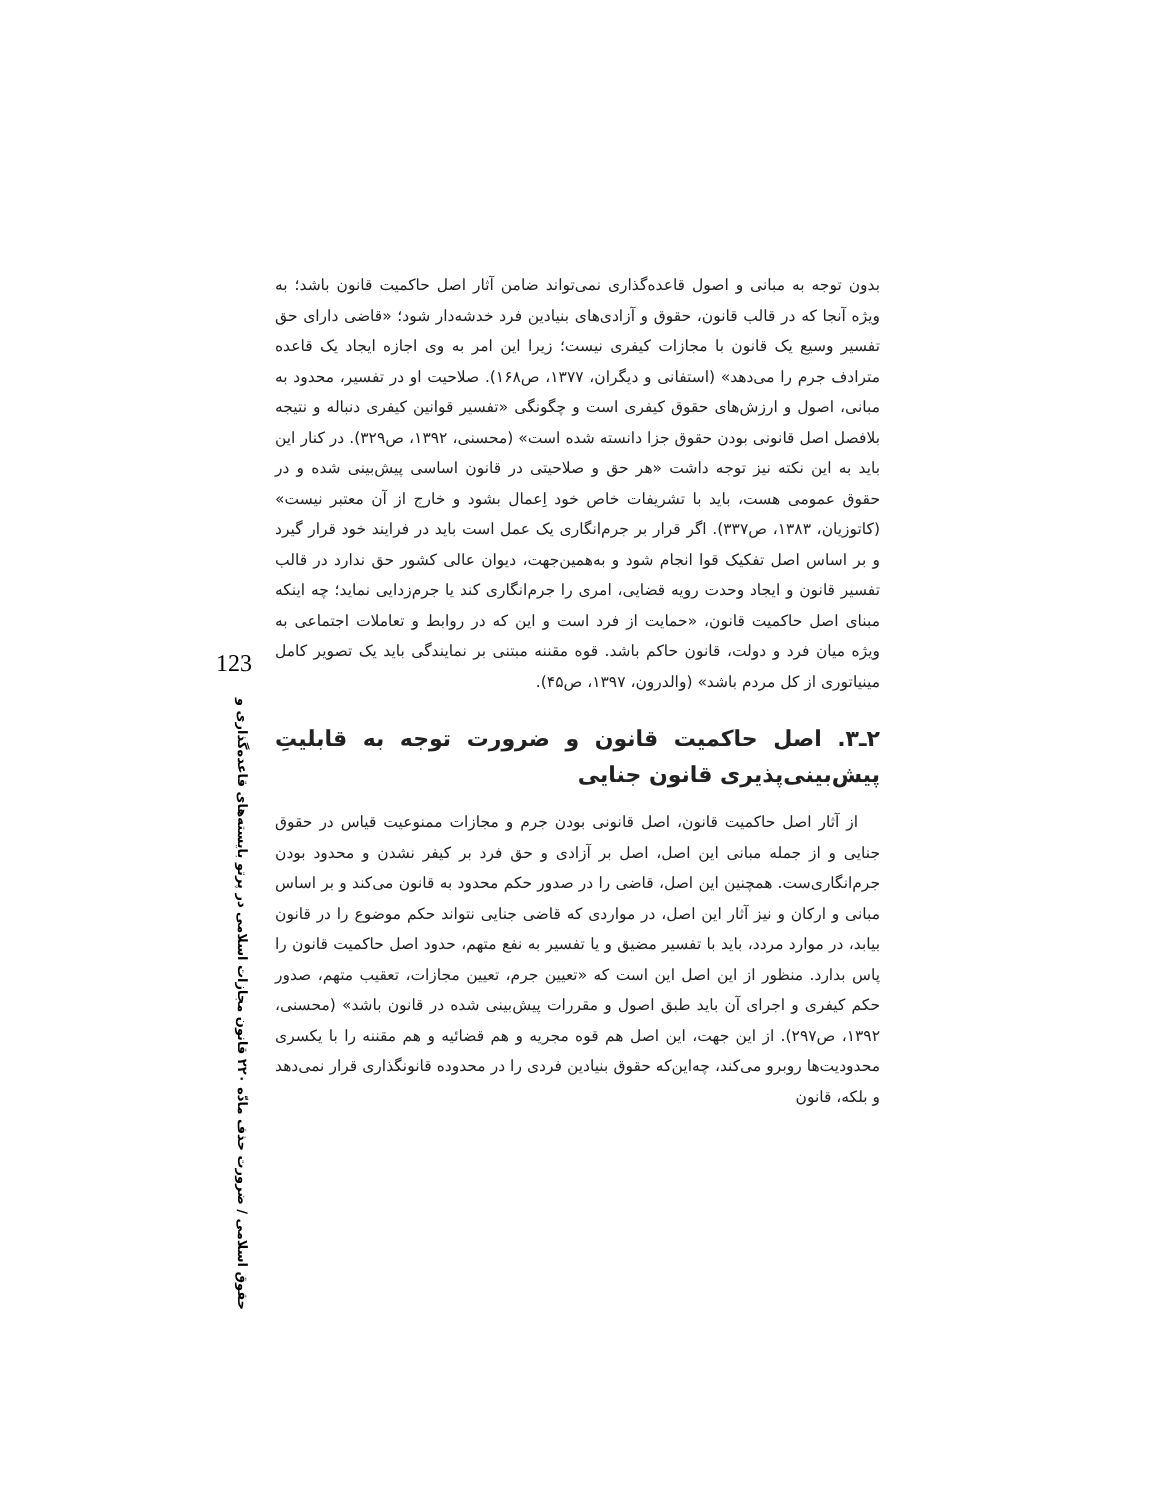بدون توجه به مبانی و اصول قاعده‌گذاری نمی‌تواند ضامن آثار اصل حاکمیت قانون باشد؛ به ویژه آنجا که در قالب قانون، حقوق و آزادی‌های بنیادین فرد خدشه‌دار شود؛ «قاضی دارای حق تفسیر وسیع یک قانون با مجازات کیفری نیست؛ زیرا این امر به وی اجازه ایجاد یک قاعده مترادف جرم را می‌دهد» (استفانی و دیگران، ۱۳۷۷، ص۱۶۸). صلاحیت او در تفسیر، محدود به مبانی، اصول و ارزش‌های حقوق کیفری است و چگونگی «تفسیر قوانین کیفری دنباله و نتیجه بلافصل اصل قانونی بودن حقوق جزا دانسته شده است» (محسنی، ۱۳۹۲، ص۳۲۹). در کنار این باید به این نکته نیز توجه داشت «هر حق و صلاحیتی در قانون اساسی پیش‌بینی شده و در حقوق عمومی هست، باید با تشریفات خاص خود اِعمال بشود و خارج از آن معتبر نیست» (کاتوزیان، ۱۳۸۳، ص۳۳۷). اگر قرار بر جرم‌انگاری یک عمل است باید در فرایند خود قرار گیرد و بر اساس اصل تفکیک قوا انجام شود و به‌همین‌جهت، دیوان عالی کشور حق ندارد در قالب تفسیر قانون و ایجاد وحدت رویه قضایی، امری را جرم‌انگاری کند یا جرم‌زدایی نماید؛ چه اینکه مبنای اصل حاکمیت قانون، «حمایت از فرد است و این که در روابط و تعاملات اجتماعی به ویژه میان فرد و دولت، قانون حاکم باشد. قوه مقننه مبتنی بر نمایندگی باید یک تصویر کامل مینیاتوری از کل مردم باشد» (والدرون، ۱۳۹۷، ص۴۵).
۲ـ۳. اصل حاکمیت قانون و ضرورت توجه به قابلیتِ پیش‌بینی‌پذیری قانون جنایی
از آثار اصل حاکمیت قانون، اصل قانونی بودن جرم و مجازات ممنوعیت قیاس در حقوق جنایی و از جمله مبانی این اصل، اصل بر آزادی و حق فرد بر کیفر نشدن و محدود بودن جرم‌انگاری‌ست. همچنین این اصل، قاضی را در صدور حکم محدود به قانون می‌کند و بر اساس مبانی و ارکان و نیز آثار این اصل، در مواردی که قاضی جنایی نتواند حکم موضوع را در قانون بیابد، در موارد مردد، باید با تفسیر مضیق و یا تفسیر به نفع متهم، حدود اصل حاکمیت قانون را پاس بدارد. منظور از این اصل این است که «تعیین جرم، تعیین مجازات، تعقیب متهم، صدور حکم کیفری و اجرای آن باید طبق اصول و مقررات پیش‌بینی شده در قانون باشد» (محسنی، ۱۳۹۲، ص۲۹۷). از این جهت، این اصل هم قوه مجریه و هم قضائیه و هم مقننه را با یکسری محدودیت‌ها روبرو می‌کند، چه‌این‌که حقوق بنیادین فردی را در محدوده قانونگذاری قرار نمی‌دهد و بلکه، قانون
123
حقوق اسلامی / ضرورت حذف مادّه ۲۲۰ قانون مجازات اسلامی در پرتو بایسته‌های قاعده‌گذاری و